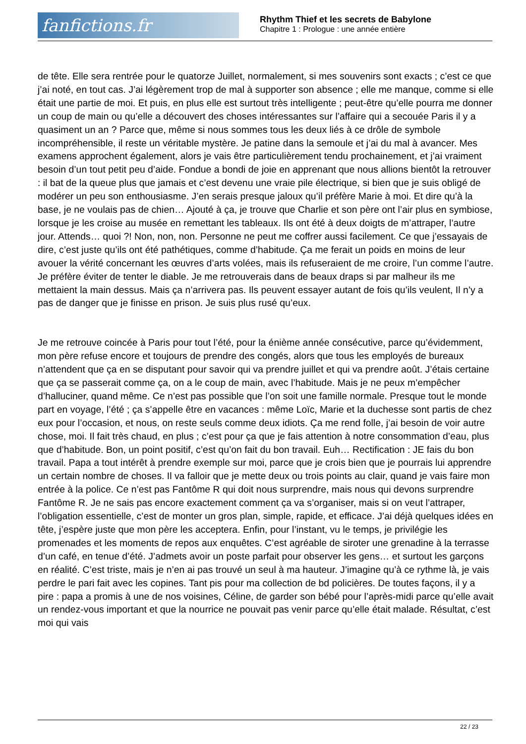fanfictions.fr
Rhythm Thief et les secrets de Babylone
Chapitre 1 : Prologue : une année entière
de tête. Elle sera rentrée pour le quatorze Juillet, normalement, si mes souvenirs sont exacts ; c’est ce que j’ai noté, en tout cas. J’ai légèrement trop de mal à supporter son absence ; elle me manque, comme si elle était une partie de moi. Et puis, en plus elle est surtout très intelligente ; peut-être qu’elle pourra me donner un coup de main ou qu’elle a découvert des choses intéressantes sur l’affaire qui a secouée Paris il y a quasiment un an ? Parce que, même si nous sommes tous les deux liés à ce drôle de symbole incompréhensible, il reste un véritable mystère. Je patine dans la semoule et j’ai du mal à avancer. Mes examens approchent également, alors je vais être particulièrement tendu prochainement, et j’ai vraiment besoin d’un tout petit peu d’aide. Fondue a bondi de joie en apprenant que nous allions bientôt la retrouver : il bat de la queue plus que jamais et c’est devenu une vraie pile électrique, si bien que je suis obligé de modérer un peu son enthousiasme. J’en serais presque jaloux qu’il préfère Marie à moi. Et dire qu’à la base, je ne voulais pas de chien… Ajouté à ça, je trouve que Charlie et son père ont l’air plus en symbiose, lorsque je les croise au musée en remettant les tableaux. Ils ont été à deux doigts de m’attraper, l’autre jour. Attends… quoi ?! Non, non, non. Personne ne peut me coffrer aussi facilement. Ce que j’essayais de dire, c’est juste qu’ils ont été pathétiques, comme d’habitude. Ça me ferait un poids en moins de leur avouer la vérité concernant les œuvres d’arts volées, mais ils refuseraient de me croire, l’un comme l’autre. Je préfère éviter de tenter le diable. Je me retrouverais dans de beaux draps si par malheur ils me mettaient la main dessus. Mais ça n’arrivera pas. Ils peuvent essayer autant de fois qu’ils veulent, Il n’y a pas de danger que je finisse en prison. Je suis plus rusé qu’eux.
Je me retrouve coincée à Paris pour tout l’été, pour la énième année consécutive, parce qu’évidemment, mon père refuse encore et toujours de prendre des congés, alors que tous les employés de bureaux n’attendent que ça en se disputant pour savoir qui va prendre juillet et qui va prendre août. J’étais certaine que ça se passerait comme ça, on a le coup de main, avec l’habitude. Mais je ne peux m’empêcher d’halluciner, quand même. Ce n’est pas possible que l’on soit une famille normale. Presque tout le monde part en voyage, l’été ; ça s’appelle être en vacances : même Loïc, Marie et la duchesse sont partis de chez eux pour l’occasion, et nous, on reste seuls comme deux idiots. Ça me rend folle, j’ai besoin de voir autre chose, moi. Il fait très chaud, en plus ; c’est pour ça que je fais attention à notre consommation d’eau, plus que d’habitude. Bon, un point positif, c’est qu’on fait du bon travail. Euh… Rectification : JE fais du bon travail. Papa a tout intérêt à prendre exemple sur moi, parce que je crois bien que je pourrais lui apprendre un certain nombre de choses. Il va falloir que je mette deux ou trois points au clair, quand je vais faire mon entrée à la police. Ce n’est pas Fantôme R qui doit nous surprendre, mais nous qui devons surprendre Fantôme R. Je ne sais pas encore exactement comment ça va s’organiser, mais si on veut l’attraper, l’obligation essentielle, c’est de monter un gros plan, simple, rapide, et efficace. J’ai déjà quelques idées en tête, j’espère juste que mon père les acceptera. Enfin, pour l’instant, vu le temps, je privilégie les promenades et les moments de repos aux enquêtes. C’est agréable de siroter une grenadine à la terrasse d’un café, en tenue d’été. J’admets avoir un poste parfait pour observer les gens… et surtout les garçons en réalité. C’est triste, mais je n’en ai pas trouvé un seul à ma hauteur. J’imagine qu’à ce rythme là, je vais perdre le pari fait avec les copines. Tant pis pour ma collection de bd policières. De toutes façons, il y a pire : papa a promis à une de nos voisines, Céline, de garder son bébé pour l’après-midi parce qu’elle avait un rendez-vous important et que la nourrice ne pouvait pas venir parce qu’elle était malade. Résultat, c’est moi qui vais
22 / 23